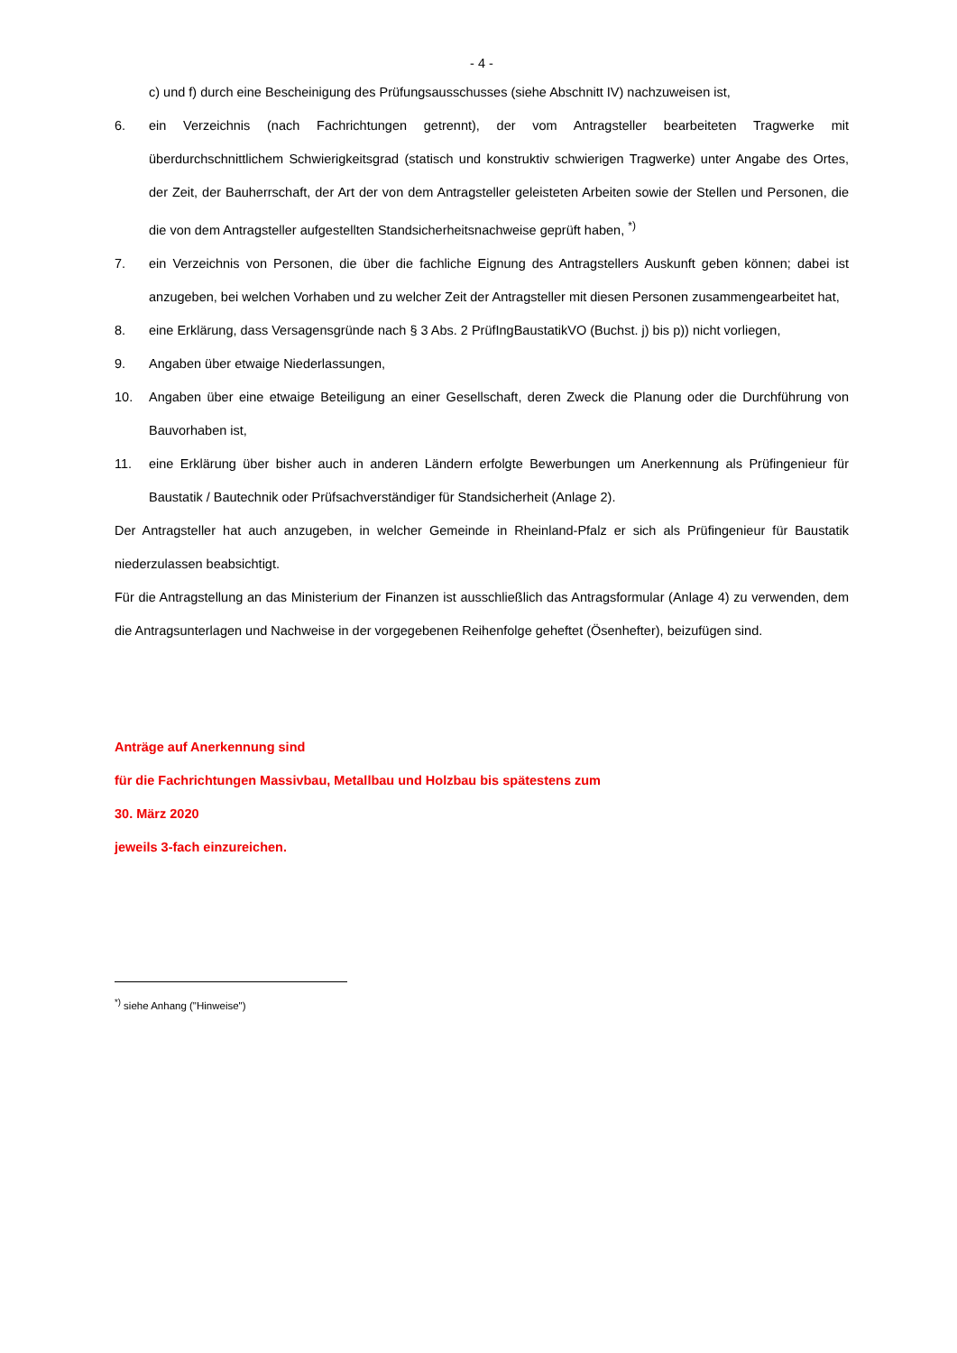- 4 -
c) und f) durch eine Bescheinigung des Prüfungsausschusses (siehe Abschnitt IV) nachzuweisen ist,
6. ein Verzeichnis (nach Fachrichtungen getrennt), der vom Antragsteller bearbeiteten Tragwerke mit überdurchschnittlichem Schwierigkeitsgrad (statisch und konstruktiv schwierigen Tragwerke) unter Angabe des Ortes, der Zeit, der Bauherrschaft, der Art der von dem Antragsteller geleisteten Arbeiten sowie der Stellen und Personen, die die von dem Antragsteller aufgestellten Standsicherheitsnachweise geprüft haben, <sup>*)</sup>
7. ein Verzeichnis von Personen, die über die fachliche Eignung des Antragstellers Auskunft geben können; dabei ist anzugeben, bei welchen Vorhaben und zu welcher Zeit der Antragsteller mit diesen Personen zusammengearbeitet hat,
8. eine Erklärung, dass Versagensgründe nach § 3 Abs. 2 PrüfIngBaustatikVO (Buchst. j) bis p)) nicht vorliegen,
9. Angaben über etwaige Niederlassungen,
10. Angaben über eine etwaige Beteiligung an einer Gesellschaft, deren Zweck die Planung oder die Durchführung von Bauvorhaben ist,
11. eine Erklärung über bisher auch in anderen Ländern erfolgte Bewerbungen um Anerkennung als Prüfingenieur für Baustatik / Bautechnik oder Prüfsachverständiger für Standsicherheit (Anlage 2).
Der Antragsteller hat auch anzugeben, in welcher Gemeinde in Rheinland-Pfalz er sich als Prüfingenieur für Baustatik niederzulassen beabsichtigt.
Für die Antragstellung an das Ministerium der Finanzen ist ausschließlich das Antragsformular (Anlage 4) zu verwenden, dem die Antragsunterlagen und Nachweise in der vorgegebenen Reihenfolge geheftet (Ösenhefter), beizufügen sind.
Anträge auf Anerkennung sind
für die Fachrichtungen Massivbau, Metallbau und Holzbau bis spätestens zum
30. März 2020
jeweils 3-fach einzureichen.
<sup>*)</sup> siehe Anhang ("Hinweise")